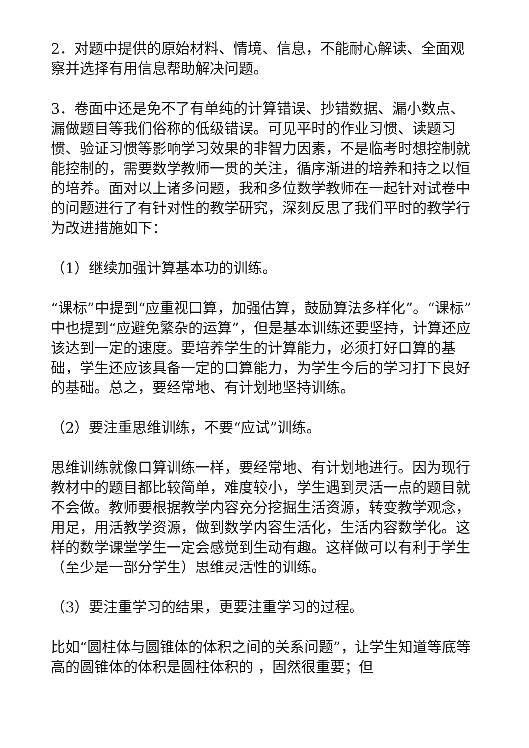2．对题中提供的原始材料、情境、信息，不能耐心解读、全面观察并选择有用信息帮助解决问题。
3．卷面中还是免不了有单纯的计算错误、抄错数据、漏小数点、漏做题目等我们俗称的低级错误。可见平时的作业习惯、读题习惯、验证习惯等影响学习效果的非智力因素，不是临考时想控制就能控制的，需要数学教师一贯的关注，循序渐进的培养和持之以恒的培养。面对以上诸多问题，我和多位数学教师在一起针对试卷中的问题进行了有针对性的教学研究，深刻反思了我们平时的教学行为改进措施如下：
（1）继续加强计算基本功的训练。
“课标”中提到“应重视口算，加强估算，鼓励算法多样化”。“课标”中也提到“应避免繁杂的运算”，但是基本训练还要坚持，计算还应该达到一定的速度。要培养学生的计算能力，必须打好口算的基础，学生还应该具备一定的口算能力，为学生今后的学习打下良好的基础。总之，要经常地、有计划地坚持训练。
（2）要注重思维训练，不要“应试”训练。
思维训练就像口算训练一样，要经常地、有计划地进行。因为现行教材中的题目都比较简单，难度较小，学生遇到灵活一点的题目就不会做。教师要根据教学内容充分挖掘生活资源，转变教学观念，用足，用活教学资源，做到数学内容生活化，生活内容数学化。这样的数学课堂学生一定会感觉到生动有趣。这样做可以有利于学生（至少是一部分学生）思维灵活性的训练。
（3）要注重学习的结果，更要注重学习的过程。
比如“圆柱体与圆锥体的体积之间的关系问题”，让学生知道等底等高的圆锥体的体积是圆柱体积的 ，固然很重要；但